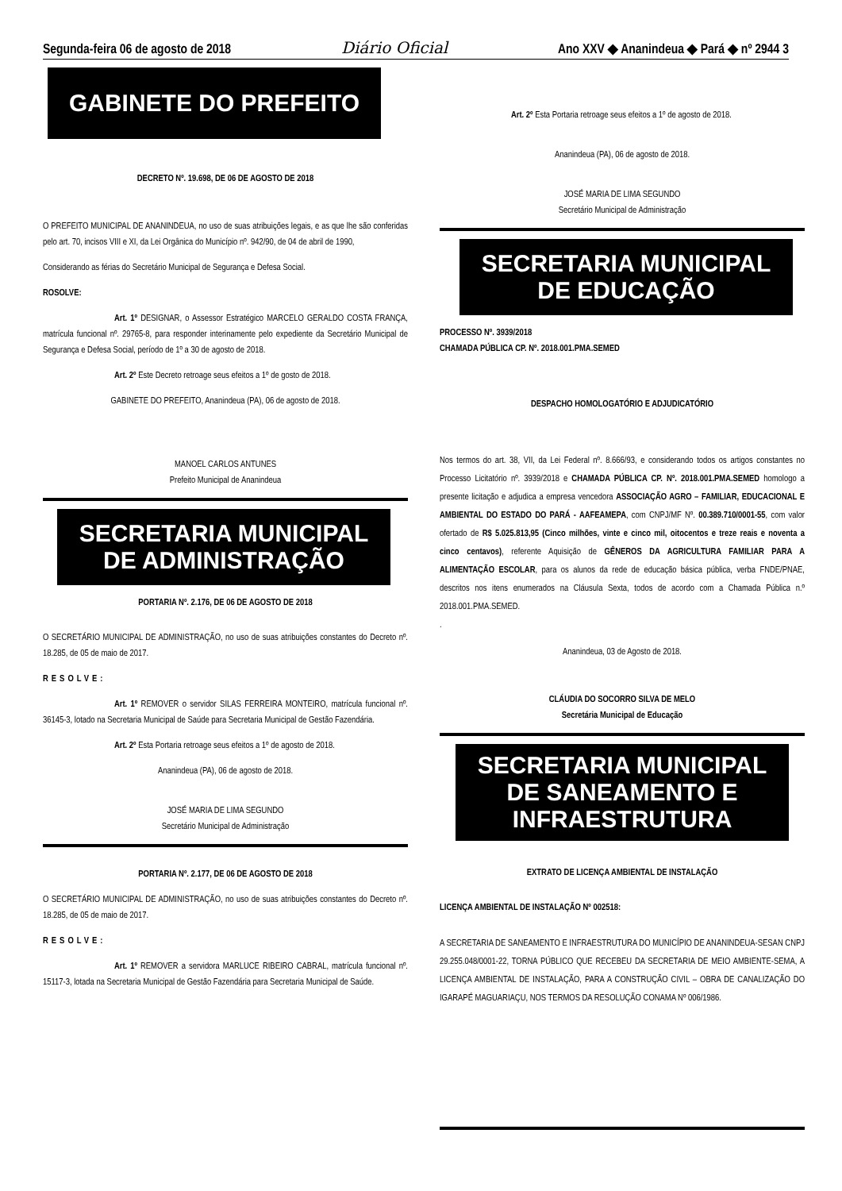Segunda-feira 06 de agosto de 2018 Diário Oficial Ano XXV ◆ Ananindeua ◆ Pará ◆ nº 2944 3
GABINETE DO PREFEITO
DECRETO Nº. 19.698, DE 06 DE AGOSTO DE 2018
O PREFEITO MUNICIPAL DE ANANINDEUA, no uso de suas atribuições legais, e as que lhe são conferidas pelo art. 70, incisos VIII e XI, da Lei Orgânica do Município nº. 942/90, de 04 de abril de 1990,
Considerando as férias do Secretário Municipal de Segurança e Defesa Social.
ROSOLVE:
Art. 1º DESIGNAR, o Assessor Estratégico MARCELO GERALDO COSTA FRANÇA, matrícula funcional nº. 29765-8, para responder interinamente pelo expediente da Secretário Municipal de Segurança e Defesa Social, período de 1º a 30 de agosto de 2018.
Art. 2º Este Decreto retroage seus efeitos a 1º de gosto de 2018.
GABINETE DO PREFEITO, Ananindeua (PA), 06 de agosto de 2018.
MANOEL CARLOS ANTUNES
Prefeito Municipal de Ananindeua
SECRETARIA MUNICIPAL DE ADMINISTRAÇÃO
PORTARIA Nº. 2.176, DE 06 DE AGOSTO DE 2018
O SECRETÁRIO MUNICIPAL DE ADMINISTRAÇÃO, no uso de suas atribuições constantes do Decreto nº. 18.285, de 05 de maio de 2017.
RESOLVE:
Art. 1º REMOVER o servidor SILAS FERREIRA MONTEIRO, matrícula funcional nº. 36145-3, lotado na Secretaria Municipal de Saúde para Secretaria Municipal de Gestão Fazendária.
Art. 2º Esta Portaria retroage seus efeitos a 1º de agosto de 2018.
Ananindeua (PA), 06 de agosto de 2018.
JOSÉ MARIA DE LIMA SEGUNDO
Secretário Municipal de Administração
PORTARIA Nº. 2.177, DE 06 DE AGOSTO DE 2018
O SECRETÁRIO MUNICIPAL DE ADMINISTRAÇÃO, no uso de suas atribuições constantes do Decreto nº. 18.285, de 05 de maio de 2017.
RESOLVE:
Art. 1º REMOVER a servidora MARLUCE RIBEIRO CABRAL, matrícula funcional nº. 15117-3, lotada na Secretaria Municipal de Gestão Fazendária para Secretaria Municipal de Saúde.
Art. 2º Esta Portaria retroage seus efeitos a 1º de agosto de 2018.
Ananindeua (PA), 06 de agosto de 2018.
JOSÉ MARIA DE LIMA SEGUNDO
Secretário Municipal de Administração
SECRETARIA MUNICIPAL DE EDUCAÇÃO
PROCESSO Nº. 3939/2018
CHAMADA PÚBLICA CP. Nº. 2018.001.PMA.SEMED
DESPACHO HOMOLOGATÓRIO E ADJUDICATÓRIO
Nos termos do art. 38, VII, da Lei Federal nº. 8.666/93, e considerando todos os artigos constantes no Processo Licitatório nº. 3939/2018 e CHAMADA PÚBLICA CP. Nº. 2018.001.PMA.SEMED homologo a presente licitação e adjudica a empresa vencedora ASSOCIAÇÃO AGRO – FAMILIAR, EDUCACIONAL E AMBIENTAL DO ESTADO DO PARÁ - AAFEAMEPA, com CNPJ/MF Nº. 00.389.710/0001-55, com valor ofertado de R$ 5.025.813,95 (Cinco milhões, vinte e cinco mil, oitocentos e treze reais e noventa a cinco centavos), referente Aquisição de GÊNEROS DA AGRICULTURA FAMILIAR PARA A ALIMENTAÇÃO ESCOLAR, para os alunos da rede de educação básica pública, verba FNDE/PNAE, descritos nos itens enumerados na Cláusula Sexta, todos de acordo com a Chamada Pública n.º 2018.001.PMA.SEMED.
.
Ananindeua, 03 de Agosto de 2018.
CLÁUDIA DO SOCORRO SILVA DE MELO
Secretária Municipal de Educação
SECRETARIA MUNICIPAL DE SANEAMENTO E INFRAESTRUTURA
EXTRATO DE LICENÇA AMBIENTAL DE INSTALAÇÃO
LICENÇA AMBIENTAL DE INSTALAÇÃO Nº 002518:
A SECRETARIA DE SANEAMENTO E INFRAESTRUTURA DO MUNICÍPIO DE ANANINDEUA-SESAN CNPJ 29.255.048/0001-22, TORNA PÚBLICO QUE RECEBEU DA SECRETARIA DE MEIO AMBIENTE-SEMA, A LICENÇA AMBIENTAL DE INSTALAÇÃO, PARA A CONSTRUÇÃO CIVIL – OBRA DE CANALIZAÇÃO DO IGARAPÉ MAGUARIAÇU, NOS TERMOS DA RESOLUÇÃO CONAMA Nº 006/1986.